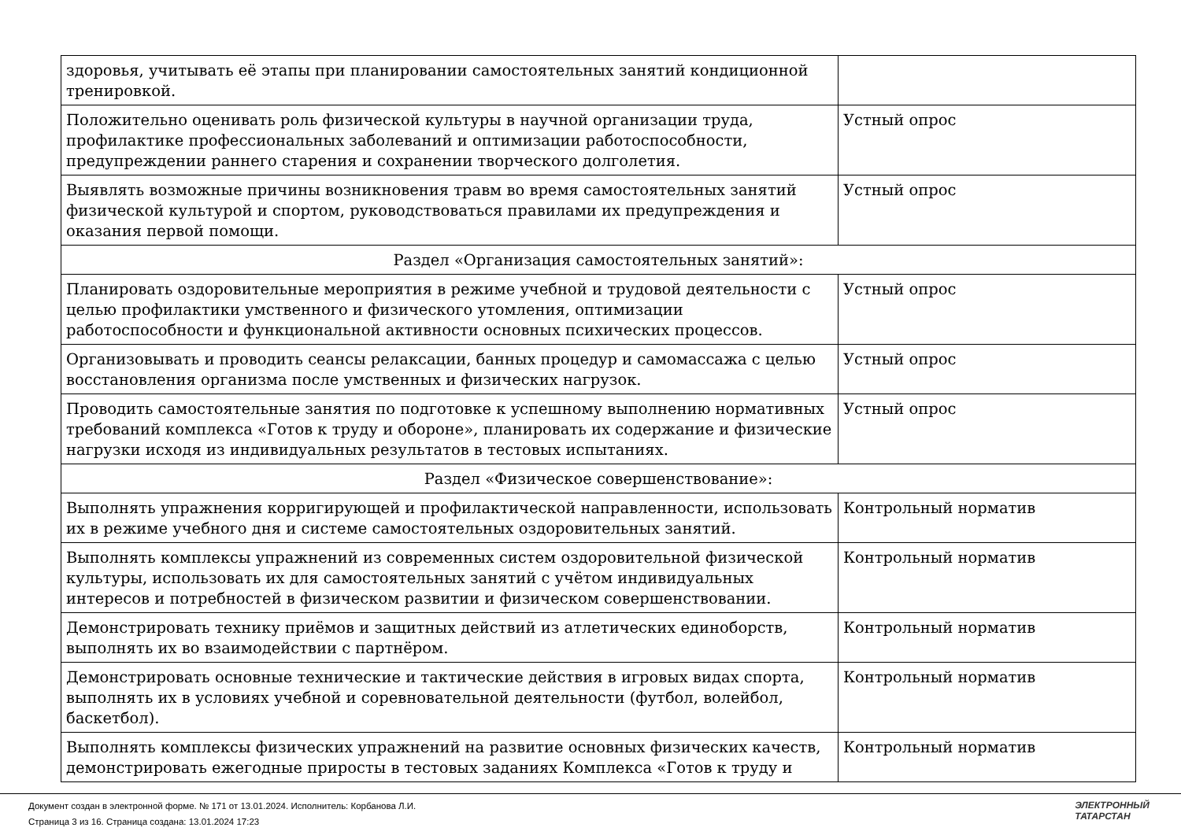| здоровья, учитывать её этапы при планировании самостоятельных занятий кондиционной тренировкой. | |
| Положительно оценивать роль физической культуры в научной организации труда, профилактике профессиональных заболеваний и оптимизации работоспособности, предупреждении раннего старения и сохранении творческого долголетия. | Устный опрос |
| Выявлять возможные причины возникновения травм во время самостоятельных занятий физической культурой и спортом, руководствоваться правилами их предупреждения и оказания первой помощи. | Устный опрос |
| Раздел «Организация самостоятельных занятий»: | |
| Планировать оздоровительные мероприятия в режиме учебной и трудовой деятельности с целью профилактики умственного и физического утомления, оптимизации работоспособности и функциональной активности основных психических процессов. | Устный опрос |
| Организовывать и проводить сеансы релаксации, банных процедур и самомассажа с целью восстановления организма после умственных и физических нагрузок. | Устный опрос |
| Проводить самостоятельные занятия по подготовке к успешному выполнению нормативных требований комплекса «Готов к труду и обороне», планировать их содержание и физические нагрузки исходя из индивидуальных результатов в тестовых испытаниях. | Устный опрос |
| Раздел «Физическое совершенствование»: | |
| Выполнять упражнения корригирующей и профилактической направленности, использовать их в режиме учебного дня и системе самостоятельных оздоровительных занятий. | Контрольный норматив |
| Выполнять комплексы упражнений из современных систем оздоровительной физической культуры, использовать их для самостоятельных занятий с учётом индивидуальных интересов и потребностей в физическом развитии и физическом совершенствовании. | Контрольный норматив |
| Демонстрировать технику приёмов и защитных действий из атлетических единоборств, выполнять их во взаимодействии с партнёром. | Контрольный норматив |
| Демонстрировать основные технические и тактические действия в игровых видах спорта, выполнять их в условиях учебной и соревновательной деятельности (футбол, волейбол, баскетбол). | Контрольный норматив |
| Выполнять комплексы физических упражнений на развитие основных физических качеств, демонстрировать ежегодные приросты в тестовых заданиях Комплекса «Готов к труду и | Контрольный норматив |
Документ создан в электронной форме. № 171 от 13.01.2024. Исполнитель: Корбанова Л.И.
Страница 3 из 16. Страница создана: 13.01.2024 17:23
ЭЛЕКТРОННЫЙ
ТАТАРСТАН